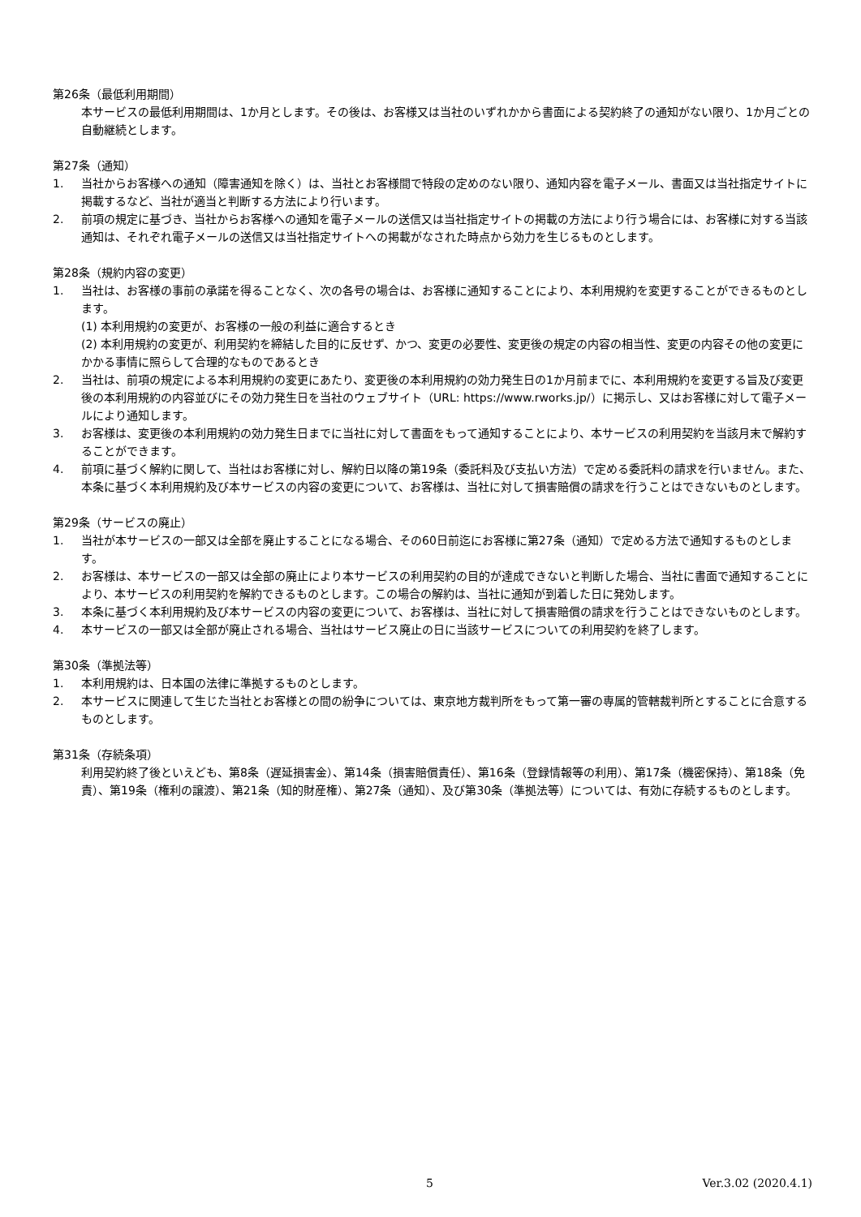第26条（最低利用期間）
本サービスの最低利用期間は、1か月とします。その後は、お客様又は当社のいずれかから書面による契約終了の通知がない限り、1か月ごとの自動継続とします。
第27条（通知）
1. 当社からお客様への通知（障害通知を除く）は、当社とお客様間で特段の定めのない限り、通知内容を電子メール、書面又は当社指定サイトに掲載するなど、当社が適当と判断する方法により行います。
2. 前項の規定に基づき、当社からお客様への通知を電子メールの送信又は当社指定サイトの掲載の方法により行う場合には、お客様に対する当該通知は、それぞれ電子メールの送信又は当社指定サイトへの掲載がなされた時点から効力を生じるものとします。
第28条（規約内容の変更）
1. 当社は、お客様の事前の承諾を得ることなく、次の各号の場合は、お客様に通知することにより、本利用規約を変更することができるものとします。
(1) 本利用規約の変更が、お客様の一般の利益に適合するとき
(2) 本利用規約の変更が、利用契約を締結した目的に反せず、かつ、変更の必要性、変更後の規定の内容の相当性、変更の内容その他の変更にかかる事情に照らして合理的なものであるとき
2. 当社は、前項の規定による本利用規約の変更にあたり、変更後の本利用規約の効力発生日の1か月前までに、本利用規約を変更する旨及び変更後の本利用規約の内容並びにその効力発生日を当社のウェブサイト（URL: https://www.rworks.jp/）に掲示し、又はお客様に対して電子メールにより通知します。
3. お客様は、変更後の本利用規約の効力発生日までに当社に対して書面をもって通知することにより、本サービスの利用契約を当該月末で解約することができます。
4. 前項に基づく解約に関して、当社はお客様に対し、解約日以降の第19条（委託料及び支払い方法）で定める委託料の請求を行いません。また、本条に基づく本利用規約及び本サービスの内容の変更について、お客様は、当社に対して損害賠償の請求を行うことはできないものとします。
第29条（サービスの廃止）
1. 当社が本サービスの一部又は全部を廃止することになる場合、その60日前迄にお客様に第27条（通知）で定める方法で通知するものとします。
2. お客様は、本サービスの一部又は全部の廃止により本サービスの利用契約の目的が達成できないと判断した場合、当社に書面で通知することにより、本サービスの利用契約を解約できるものとします。この場合の解約は、当社に通知が到着した日に発効します。
3. 本条に基づく本利用規約及び本サービスの内容の変更について、お客様は、当社に対して損害賠償の請求を行うことはできないものとします。
4. 本サービスの一部又は全部が廃止される場合、当社はサービス廃止の日に当該サービスについての利用契約を終了します。
第30条（準拠法等）
1. 本利用規約は、日本国の法律に準拠するものとします。
2. 本サービスに関連して生じた当社とお客様との間の紛争については、東京地方裁判所をもって第一審の専属的管轄裁判所とすることに合意するものとします。
第31条（存続条項）
利用契約終了後といえども、第8条（遅延損害金）、第14条（損害賠償責任）、第16条（登録情報等の利用）、第17条（機密保持）、第18条（免責）、第19条（権利の譲渡）、第21条（知的財産権）、第27条（通知）、及び第30条（準拠法等）については、有効に存続するものとします。
5 Ver.3.02 (2020.4.1)